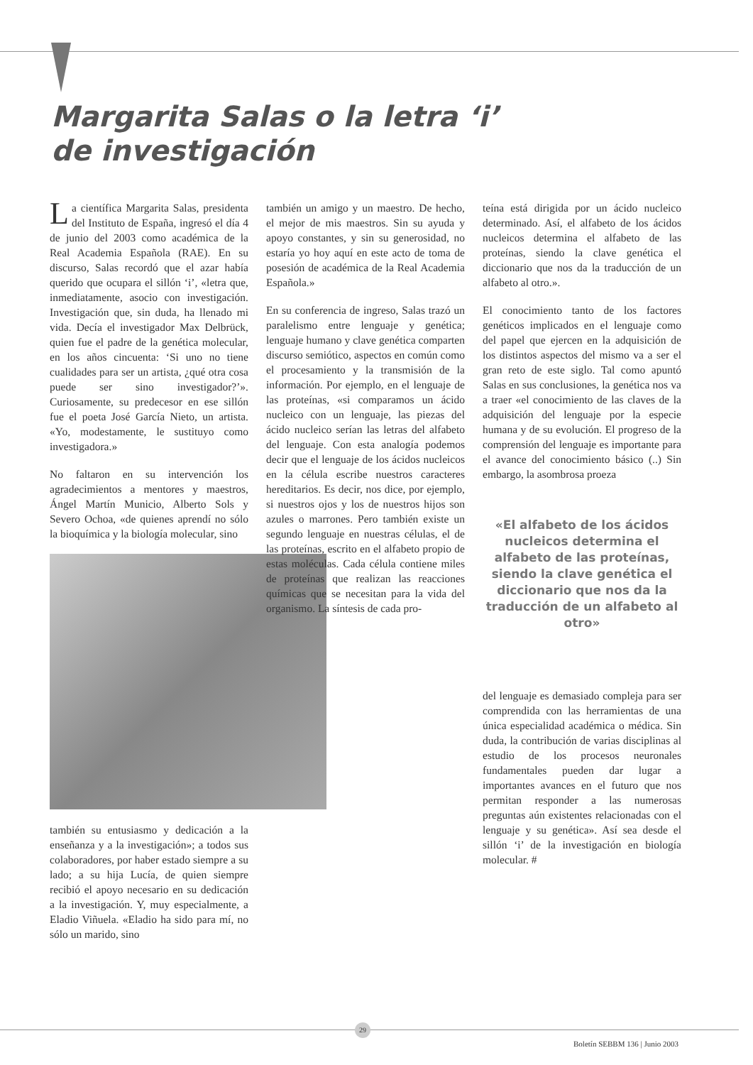Margarita Salas o la letra ‘i’
de investigación
La científica Margarita Salas, presidenta del Instituto de España, ingresó el día 4 de junio del 2003 como académica de la Real Academia Española (RAE). En su discurso, Salas recordó que el azar había querido que ocupara el sillón ‘i’, «letra que, inmediatamente, asocio con investigación. Investigación que, sin duda, ha llenado mi vida. Decía el investigador Max Delbrück, quien fue el padre de la genética molecular, en los años cincuenta: ‘Si uno no tiene cualidades para ser un artista, ¿qué otra cosa puede ser sino investigador?’». Curiosamente, su predecesor en ese sillón fue el poeta José García Nieto, un artista. «Yo, modestamente, le sustituyo como investigadora.»
No faltaron en su intervención los agradecimientos a mentores y maestros, Ángel Martín Municio, Alberto Sols y Severo Ochoa, «de quienes aprendí no sólo la bioquímica y la biología molecular, sino
también su entusiasmo y dedicación a la enseñanza y a la investigación»; a todos sus colaboradores, por haber estado siempre a su lado; a su hija Lucía, de quien siempre recibió el apoyo necesario en su dedicación a la investigación. Y, muy especialmente, a Eladio Viñuela. «Eladio ha sido para mí, no sólo un marido, sino
también un amigo y un maestro. De hecho, el mejor de mis maestros. Sin su ayuda y apoyo constantes, y sin su generosidad, no estaría yo hoy aquí en este acto de toma de posesión de académica de la Real Academia Española.»
En su conferencia de ingreso, Salas trazó un paralelismo entre lenguaje y genética; lenguaje humano y clave genética comparten discurso semiótico, aspectos en común como el procesamiento y la transmisión de la información. Por ejemplo, en el lenguaje de las proteínas, «si comparamos un ácido nucleico con un lenguaje, las piezas del ácido nucleico serían las letras del alfabeto del lenguaje. Con esta analogía podemos decir que el lenguaje de los ácidos nucleicos en la célula escribe nuestros caracteres hereditarios. Es decir, nos dice, por ejemplo, si nuestros ojos y los de nuestros hijos son azules o marrones. Pero también existe un segundo lenguaje en nuestras células, el de las proteínas, escrito en el alfabeto propio de estas moléculas. Cada célula contiene miles de proteínas que realizan las reacciones químicas que se necesitan para la vida del organismo. La síntesis de cada pro-
teína está dirigida por un ácido nucleico determinado. Así, el alfabeto de los ácidos nucleicos determina el alfabeto de las proteínas, siendo la clave genética el diccionario que nos da la traducción de un alfabeto al otro.».
El conocimiento tanto de los factores genéticos implicados en el lenguaje como del papel que ejercen en la adquisición de los distintos aspectos del mismo va a ser el gran reto de este siglo. Tal como apuntó Salas en sus conclusiones, la genética nos va a traer «el conocimiento de las claves de la adquisición del lenguaje por la especie humana y de su evolución. El progreso de la comprensión del lenguaje es importante para el avance del conocimiento básico (..) Sin embargo, la asombrosa proeza
«El alfabeto de los ácidos nucleicos determina el alfabeto de las proteínas, siendo la clave genética el diccionario que nos da la traducción de un alfabeto al otro»
del lenguaje es demasiado compleja para ser comprendida con las herramientas de una única especialidad académica o médica. Sin duda, la contribución de varias disciplinas al estudio de los procesos neuronales fundamentales pueden dar lugar a importantes avances en el futuro que nos permitan responder a las numerosas preguntas aún existentes relacionadas con el lenguaje y su genética». Así sea desde el sillón ‘i’ de la investigación en biología molecular. #
29
Boletín SEBBM 136 | Junio 2003